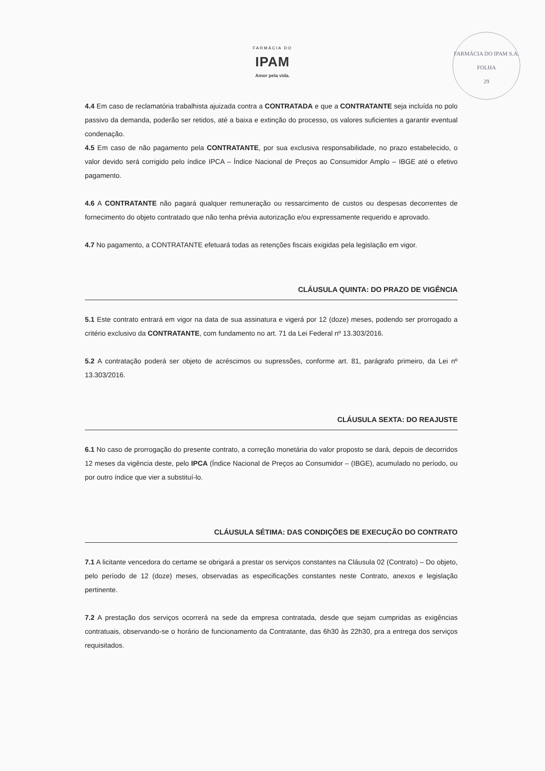FARMÁCIA DO
IPAM
Amor pela vida.
FARMÁCIA DO IPAM S.A.
FOLHA
29
4.4 Em caso de reclamatória trabalhista ajuizada contra a CONTRATADA e que a CONTRATANTE seja incluída no polo passivo da demanda, poderão ser retidos, até a baixa e extinção do processo, os valores suficientes a garantir eventual condenação.
4.5 Em caso de não pagamento pela CONTRATANTE, por sua exclusiva responsabilidade, no prazo estabelecido, o valor devido será corrigido pelo índice IPCA – Índice Nacional de Preços ao Consumidor Amplo – IBGE até o efetivo pagamento.
4.6 A CONTRATANTE não pagará qualquer remuneração ou ressarcimento de custos ou despesas decorrentes de fornecimento do objeto contratado que não tenha prévia autorização e/ou expressamente requerido e aprovado.
4.7 No pagamento, a CONTRATANTE efetuará todas as retenções fiscais exigidas pela legislação em vigor.
CLÁUSULA QUINTA: DO PRAZO DE VIGÊNCIA
5.1 Este contrato entrará em vigor na data de sua assinatura e vigerá por 12 (doze) meses, podendo ser prorrogado a critério exclusivo da CONTRATANTE, com fundamento no art. 71 da Lei Federal nº 13.303/2016.
5.2 A contratação poderá ser objeto de acréscimos ou supressões, conforme art. 81, parágrafo primeiro, da Lei nº 13.303/2016.
CLÁUSULA SEXTA: DO REAJUSTE
6.1 No caso de prorrogação do presente contrato, a correção monetária do valor proposto se dará, depois de decorridos 12 meses da vigência deste, pelo IPCA (Índice Nacional de Preços ao Consumidor – (IBGE), acumulado no período, ou por outro índice que vier a substituí-lo.
CLÁUSULA SÉTIMA: DAS CONDIÇÕES DE EXECUÇÃO DO CONTRATO
7.1 A licitante vencedora do certame se obrigará a prestar os serviços constantes na Cláusula 02 (Contrato) – Do objeto, pelo período de 12 (doze) meses, observadas as especificações constantes neste Contrato, anexos e legislação pertinente.
7.2 A prestação dos serviços ocorrerá na sede da empresa contratada, desde que sejam cumpridas as exigências contratuais, observando-se o horário de funcionamento da Contratante, das 6h30 às 22h30, pra a entrega dos serviços requisitados.